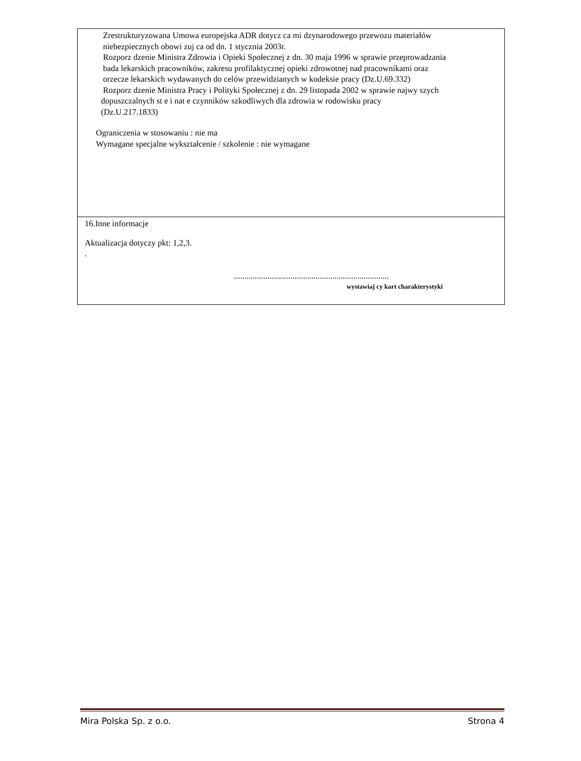| Zrestrukturyzowana Umowa europejska ADR dotycz ca mi dzynarodowego przewozu materiałów niebezpiecznych obowi zuj ca od dn. 1 stycznia 2003r. Rozporz dzenie Ministra Zdrowia i Opieki Społecznej z dn. 30 maja 1996 w sprawie przeprowadzania bada lekarskich pracowników, zakresu profilaktycznej opieki zdrowotnej nad pracownikami oraz orzecze lekarskich wydawanych do celów przewidzianych w kodeksie pracy (Dz.U.69.332) Rozporz dzenie Ministra Pracy i Polityki Społecznej z dn. 29 listopada 2002 w sprawie najwy szych dopuszczalnych st e i nat e czynników szkodliwych dla zdrowia w rodowisku pracy (Dz.U.217.1833) Ograniczenia w stosowaniu : nie ma Wymagane specjalne wykształcenie / szkolenie : nie wymagane |
| 16.Inne informacje Aktualizacja dotyczy pkt: 1,2,3. . .......................................................................... wystawiaj cy kart charakterystyki |
Mira Polska Sp. z o.o. Strona 4